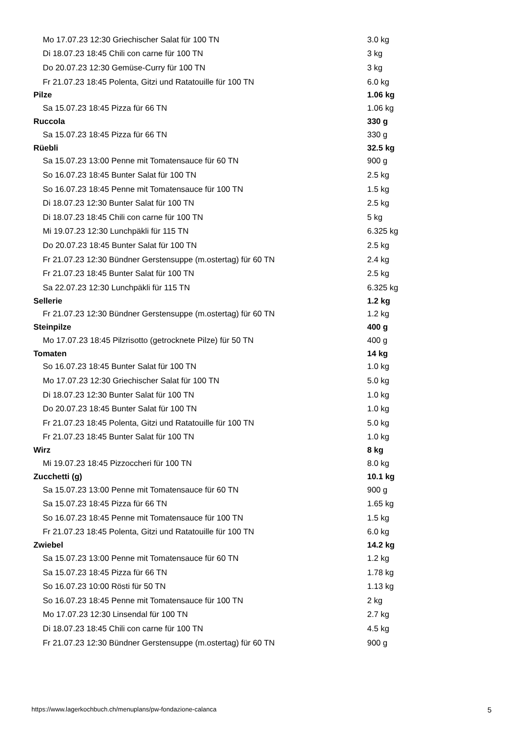| Mo 17.07.23 12:30 Griechischer Salat für 100 TN | 3.0 kg |
| Di 18.07.23 18:45 Chili con carne für 100 TN | 3 kg |
| Do 20.07.23 12:30 Gemüse-Curry für 100 TN | 3 kg |
| Fr 21.07.23 18:45 Polenta, Gitzi und Ratatouille für 100 TN | 6.0 kg |
| Pilze | 1.06 kg |
| Sa 15.07.23 18:45 Pizza für 66 TN | 1.06 kg |
| Ruccola | 330 g |
| Sa 15.07.23 18:45 Pizza für 66 TN | 330 g |
| Rüebli | 32.5 kg |
| Sa 15.07.23 13:00 Penne mit Tomatensauce für 60 TN | 900 g |
| So 16.07.23 18:45 Bunter Salat für 100 TN | 2.5 kg |
| So 16.07.23 18:45 Penne mit Tomatensauce für 100 TN | 1.5 kg |
| Di 18.07.23 12:30 Bunter Salat für 100 TN | 2.5 kg |
| Di 18.07.23 18:45 Chili con carne für 100 TN | 5 kg |
| Mi 19.07.23 12:30 Lunchpäkli für 115 TN | 6.325 kg |
| Do 20.07.23 18:45 Bunter Salat für 100 TN | 2.5 kg |
| Fr 21.07.23 12:30 Bündner Gerstensuppe (m.ostertag) für 60 TN | 2.4 kg |
| Fr 21.07.23 18:45 Bunter Salat für 100 TN | 2.5 kg |
| Sa 22.07.23 12:30 Lunchpäkli für 115 TN | 6.325 kg |
| Sellerie | 1.2 kg |
| Fr 21.07.23 12:30 Bündner Gerstensuppe (m.ostertag) für 60 TN | 1.2 kg |
| Steinpilze | 400 g |
| Mo 17.07.23 18:45 Pilzrisotto (getrocknete Pilze) für 50 TN | 400 g |
| Tomaten | 14 kg |
| So 16.07.23 18:45 Bunter Salat für 100 TN | 1.0 kg |
| Mo 17.07.23 12:30 Griechischer Salat für 100 TN | 5.0 kg |
| Di 18.07.23 12:30 Bunter Salat für 100 TN | 1.0 kg |
| Do 20.07.23 18:45 Bunter Salat für 100 TN | 1.0 kg |
| Fr 21.07.23 18:45 Polenta, Gitzi und Ratatouille für 100 TN | 5.0 kg |
| Fr 21.07.23 18:45 Bunter Salat für 100 TN | 1.0 kg |
| Wirz | 8 kg |
| Mi 19.07.23 18:45 Pizzoccheri für 100 TN | 8.0 kg |
| Zucchetti (g) | 10.1 kg |
| Sa 15.07.23 13:00 Penne mit Tomatensauce für 60 TN | 900 g |
| Sa 15.07.23 18:45 Pizza für 66 TN | 1.65 kg |
| So 16.07.23 18:45 Penne mit Tomatensauce für 100 TN | 1.5 kg |
| Fr 21.07.23 18:45 Polenta, Gitzi und Ratatouille für 100 TN | 6.0 kg |
| Zwiebel | 14.2 kg |
| Sa 15.07.23 13:00 Penne mit Tomatensauce für 60 TN | 1.2 kg |
| Sa 15.07.23 18:45 Pizza für 66 TN | 1.78 kg |
| So 16.07.23 10:00 Rösti für 50 TN | 1.13 kg |
| So 16.07.23 18:45 Penne mit Tomatensauce für 100 TN | 2 kg |
| Mo 17.07.23 12:30 Linsendal für 100 TN | 2.7 kg |
| Di 18.07.23 18:45 Chili con carne für 100 TN | 4.5 kg |
| Fr 21.07.23 12:30 Bündner Gerstensuppe (m.ostertag) für 60 TN | 900 g |
https://www.lagerkochbuch.ch/menuplans/pw-fondazione-calanca 5